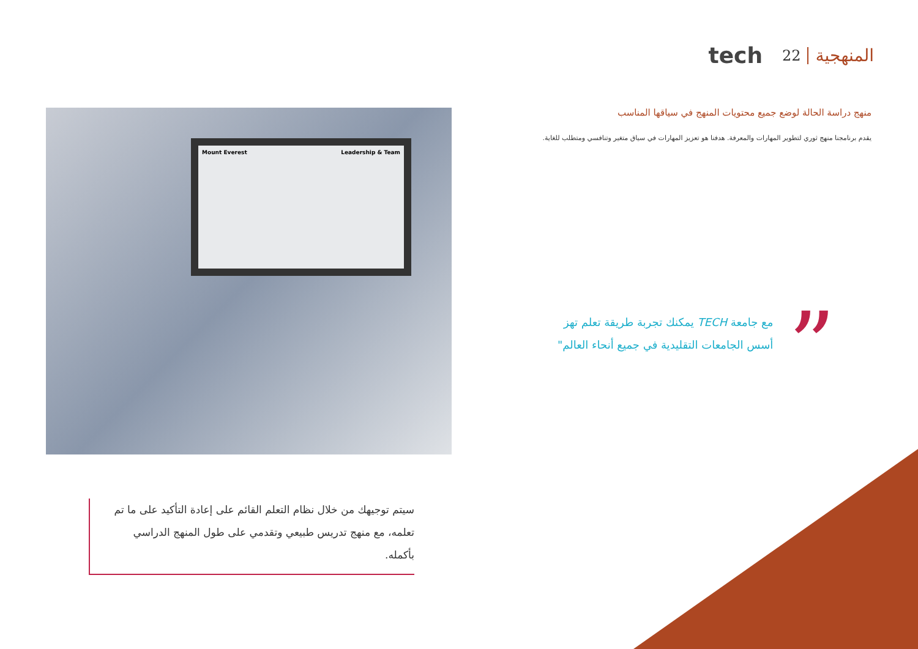المنهجية 22 tech
Mount Everest Leadership & Team
منهج دراسة الحالة لوضع جميع محتويات المنهج في سياقها المناسب
يقدم برنامجنا منهج ثوري لتطوير المهارات والمعرفة. هدفنا هو تعزيز المهارات في سياق متغير وتنافسي ومتطلب للغاية.
”
مع جامعة TECH يمكنك تجربة طريقة تعلم تهز أسس الجامعات التقليدية في جميع أنحاء العالم"
سيتم توجيهك من خلال نظام التعلم القائم على إعادة التأكيد على ما تم تعلمه، مع منهج تدريس طبيعي وتقدمي على طول المنهج الدراسي بأكمله.